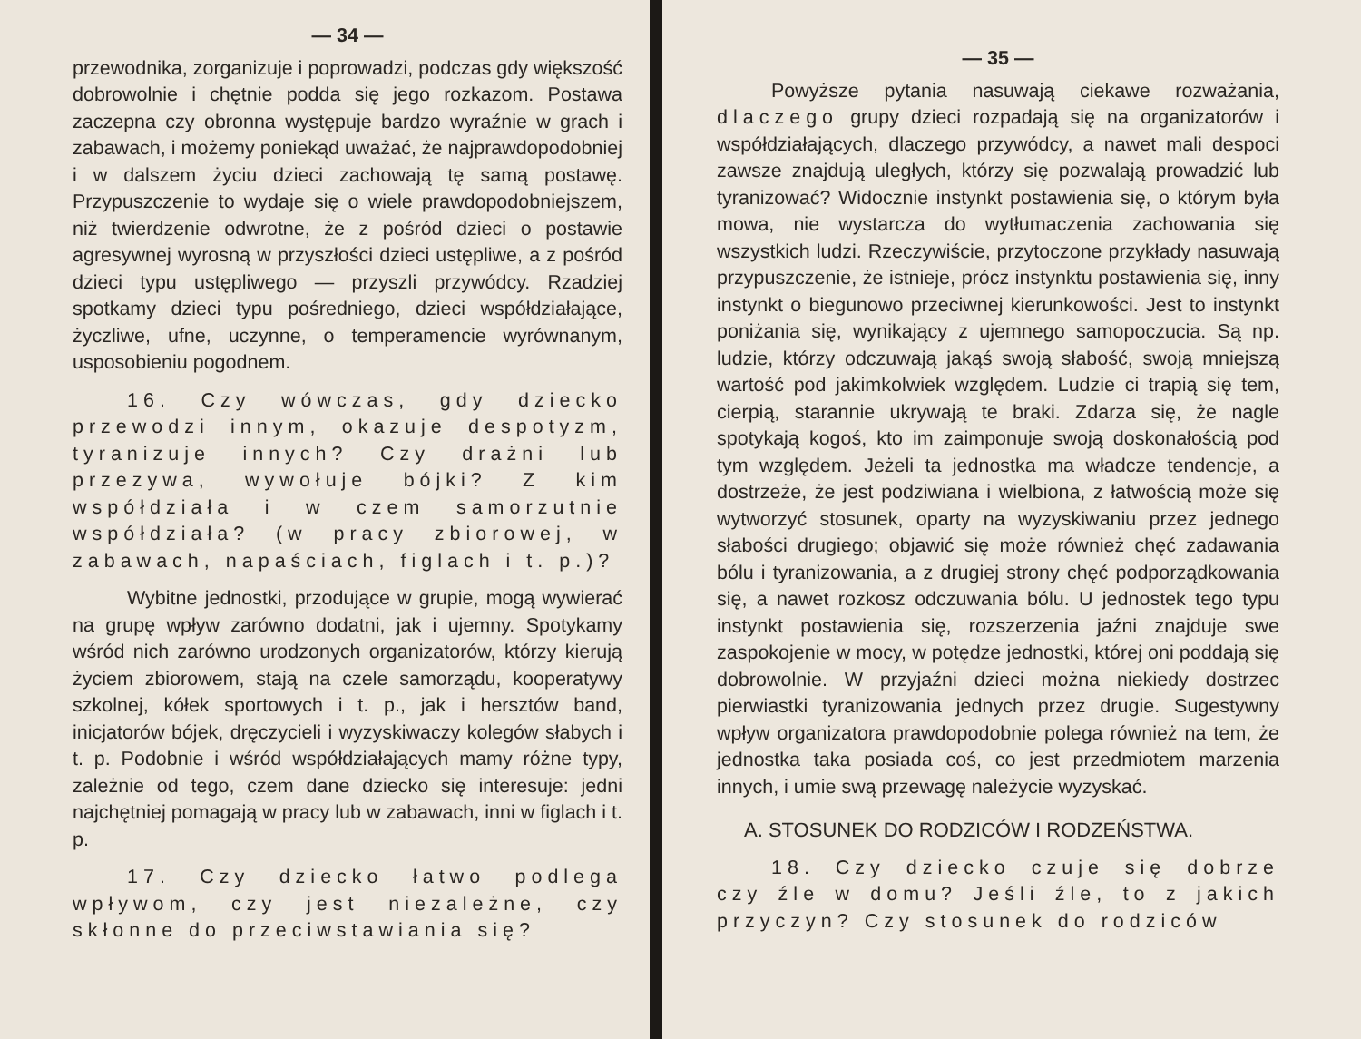— 34 —
przewodnika, zorganizuje i poprowadzi, podczas gdy większość dobrowolnie i chętnie podda się jego rozkazom. Postawa zaczepna czy obronna występuje bardzo wyraźnie w grach i zabawach, i możemy poniekąd uważać, że najprawdopodobniej i w dalszem życiu dzieci zachowają tę samą postawę. Przypuszczenie to wydaje się o wiele prawdopodobniejszem, niż twierdzenie odwrotne, że z pośród dzieci o postawie agresywnej wyrosną w przyszłości dzieci ustępliwe, a z pośród dzieci typu ustępliwego — przyszli przywódcy. Rzadziej spotkamy dzieci typu pośredniego, dzieci współdziałające, życzliwe, ufne, uczynne, o temperamencie wyrównanym, usposobieniu pogodnem.
16. Czy wówczas, gdy dziecko przewodzi innym, okazuje despotyzm, tyranizuje innych? Czy drażni lub przezywa, wywołuje bójki? Z kim współdziała i w czem samorzutnie współdziała? (w pracy zbiorowej, w zabawach, napaściach, figlach i t. p.)?
Wybitne jednostki, przodujące w grupie, mogą wywierać na grupę wpływ zarówno dodatni, jak i ujemny. Spotykamy wśród nich zarówno urodzonych organizatorów, którzy kierują życiem zbiorowem, stają na czele samorządu, kooperatywy szkolnej, kółek sportowych i t. p., jak i hersztów band, inicjatorów bójek, dręczycieli i wyzyskiwaczy kolegów słabych i t. p. Podobnie i wśród współdziałających mamy różne typy, zależnie od tego, czem dane dziecko się interesuje: jedni najchętniej pomagają w pracy lub w zabawach, inni w figlach i t. p.
17. Czy dziecko łatwo podlega wpływom, czy jest niezależne, czy skłonne do przeciwstawiania się?
— 35 —
Powyższe pytania nasuwają ciekawe rozważania, dlaczego grupy dzieci rozpadają się na organizatorów i współdziałających, dlaczego przywódcy, a nawet mali despoci zawsze znajdują uległych, którzy się pozwalają prowadzić lub tyranizować? Widocznie instynkt postawienia się, o którym była mowa, nie wystarcza do wytłumaczenia zachowania się wszystkich ludzi. Rzeczywiście, przytoczone przykłady nasuwają przypuszczenie, że istnieje, prócz instynktu postawienia się, inny instynkt o biegunowo przeciwnej kierunkowości. Jest to instynkt poniżania się, wynikający z ujemnego samopoczucia. Są np. ludzie, którzy odczuwają jakąś swoją słabość, swoją mniejszą wartość pod jakimkolwiek względem. Ludzie ci trapią się tem, cierpią, starannie ukrywają te braki. Zdarza się, że nagle spotykają kogoś, kto im zaimponuje swoją doskonałością pod tym względem. Jeżeli ta jednostka ma władcze tendencje, a dostrzeże, że jest podziwiana i wielbiona, z łatwością może się wytworzyć stosunek, oparty na wyzyskiwaniu przez jednego słabości drugiego; objawić się może również chęć zadawania bólu i tyranizowania, a z drugiej strony chęć podporządkowania się, a nawet rozkosz odczuwania bólu. U jednostek tego typu instynkt postawienia się, rozszerzenia jaźni znajduje swe zaspokojenie w mocy, w potędze jednostki, której oni poddają się dobrowolnie. W przyjaźni dzieci można niekiedy dostrzec pierwiastki tyranizowania jednych przez drugie. Sugestywny wpływ organizatora prawdopodobnie polega również na tem, że jednostka taka posiada coś, co jest przedmiotem marzenia innych, i umie swą przewagę należycie wyzyskać.
A. STOSUNEK DO RODZICÓW I RODZEŃSTWA.
18. Czy dziecko czuje się dobrze czy źle w domu? Jeśli źle, to z jakich przyczyn? Czy stosunek do rodziców